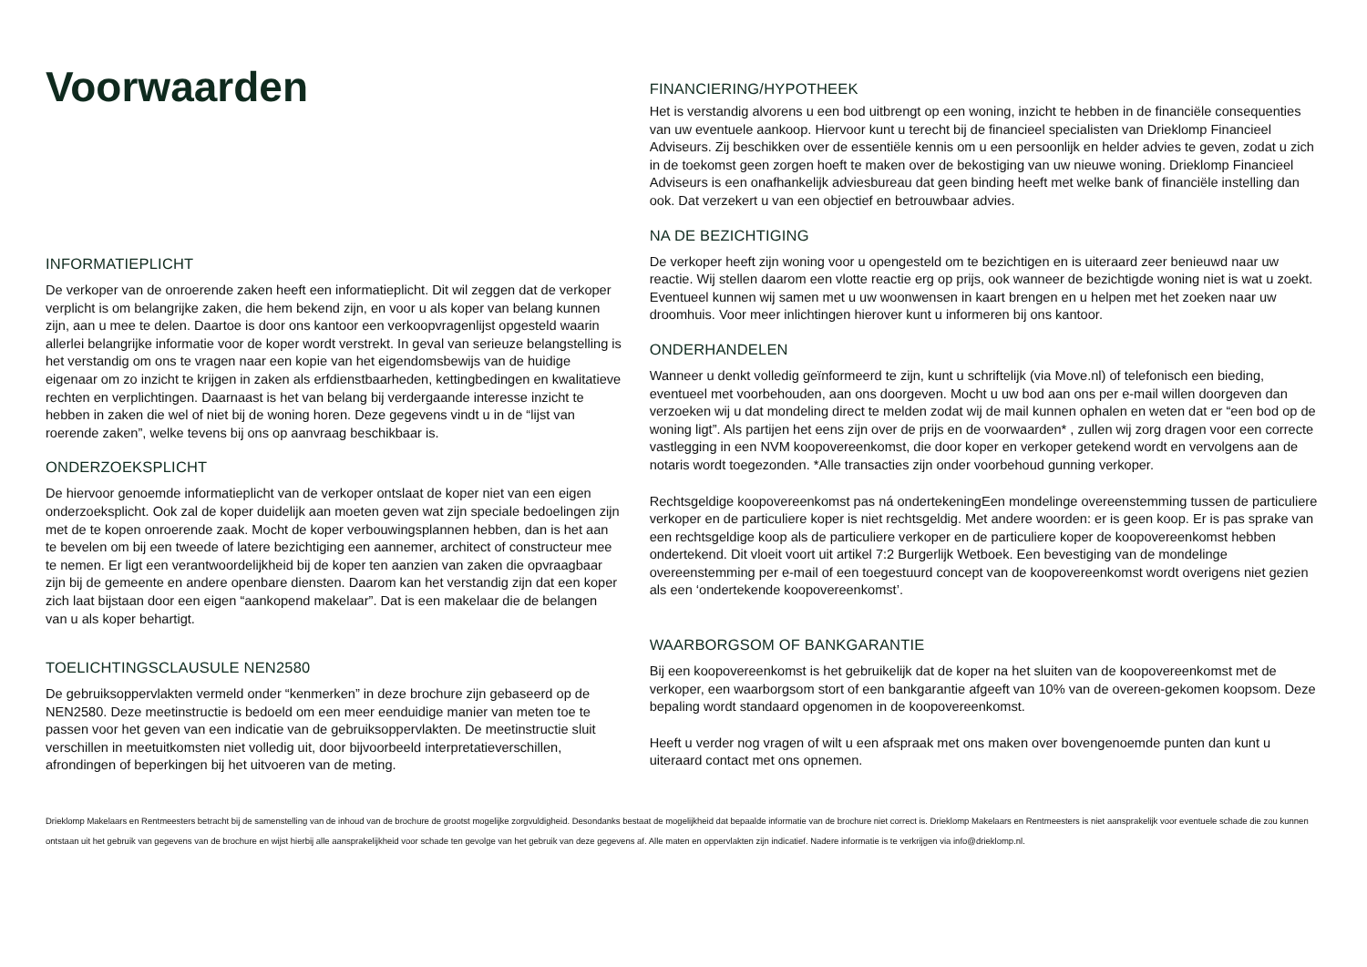Voorwaarden
INFORMATIEPLICHT
De verkoper van de onroerende zaken heeft een informatieplicht. Dit wil zeggen dat de verkoper verplicht is om belangrijke zaken, die hem bekend zijn, en voor u als koper van belang kunnen zijn, aan u mee te delen. Daartoe is door ons kantoor een verkoopvragenlijst opgesteld waarin allerlei belangrijke informatie voor de koper wordt verstrekt. In geval van serieuze belangstelling is het verstandig om ons te vragen naar een kopie van het eigendomsbewijs van de huidige eigenaar om zo inzicht te krijgen in zaken als erfdienstbaarheden, kettingbedingen en kwalitatieve rechten en verplichtingen. Daarnaast is het van belang bij verdergaande interesse inzicht te hebben in zaken die wel of niet bij de woning horen. Deze gegevens vindt u in de “lijst van roerende zaken”, welke tevens bij ons op aanvraag beschikbaar is.
ONDERZOEKSPLICHT
De hiervoor genoemde informatieplicht van de verkoper ontslaat de koper niet van een eigen onderzoeksplicht. Ook zal de koper duidelijk aan moeten geven wat zijn speciale bedoelingen zijn met de te kopen onroerende zaak. Mocht de koper verbouwingsplannen hebben, dan is het aan te bevelen om bij een tweede of latere bezichtiging een aannemer, architect of constructeur mee te nemen. Er ligt een verantwoordelijkheid bij de koper ten aanzien van zaken die opvraagbaar zijn bij de gemeente en andere openbare diensten. Daarom kan het verstandig zijn dat een koper zich laat bijstaan door een eigen “aankopend makelaar”. Dat is een makelaar die de belangen van u als koper behartigt.
TOELICHTINGSCLAUSULE NEN2580
De gebruiksoppervlakten vermeld onder “kenmerken” in deze brochure zijn gebaseerd op de NEN2580. Deze meetinstructie is bedoeld om een meer eenduidige manier van meten toe te passen voor het geven van een indicatie van de gebruiksoppervlakten. De meetinstructie sluit verschillen in meetuitkomsten niet volledig uit, door bijvoorbeeld interpretatieverschillen, afrondingen of beperkingen bij het uitvoeren van de meting.
FINANCIERING/HYPOTHEEK
Het is verstandig alvorens u een bod uitbrengt op een woning, inzicht te hebben in de financiële consequenties van uw eventuele aankoop. Hiervoor kunt u terecht bij de financieel specialisten van Drieklomp Financieel Adviseurs. Zij beschikken over de essentiële kennis om u een persoonlijk en helder advies te geven, zodat u zich in de toekomst geen zorgen hoeft te maken over de bekostiging van uw nieuwe woning. Drieklomp Financieel Adviseurs is een onafhankelijk adviesbureau dat geen binding heeft met welke bank of financiële instelling dan ook. Dat verzekert u van een objectief en betrouwbaar advies.
NA DE BEZICHTIGING
De verkoper heeft zijn woning voor u opengesteld om te bezichtigen en is uiteraard zeer benieuwd naar uw reactie. Wij stellen daarom een vlotte reactie erg op prijs, ook wanneer de bezichtigde woning niet is wat u zoekt. Eventueel kunnen wij samen met u uw woonwensen in kaart brengen en u helpen met het zoeken naar uw droomhuis. Voor meer inlichtingen hierover kunt u informeren bij ons kantoor.
ONDERHANDELEN
Wanneer u denkt volledig geïnformeerd te zijn, kunt u schriftelijk (via Move.nl) of telefonisch een bieding, eventueel met voorbehouden, aan ons doorgeven. Mocht u uw bod aan ons per e-mail willen doorgeven dan verzoeken wij u dat mondeling direct te melden zodat wij de mail kunnen ophalen en weten dat er “een bod op de woning ligt”. Als partijen het eens zijn over de prijs en de voorwaarden* , zullen wij zorg dragen voor een correcte vastlegging in een NVM koopovereenkomst, die door koper en verkoper getekend wordt en vervolgens aan de notaris wordt toegezonden. *Alle transacties zijn onder voorbehoud gunning verkoper.
Rechtsgeldige koopovereenkomst pas ná ondertekeningEen mondelinge overeenstemming tussen de particuliere verkoper en de particuliere koper is niet rechtsgeldig. Met andere woorden: er is geen koop. Er is pas sprake van een rechtsgeldige koop als de particuliere verkoper en de particuliere koper de koopovereenkomst hebben ondertekend. Dit vloeit voort uit artikel 7:2 Burgerlijk Wetboek. Een bevestiging van de mondelinge overeenstemming per e-mail of een toegestuurd concept van de koopovereenkomst wordt overigens niet gezien als een ‘ondertekende koopovereenkomst’.
WAARBORGSOM OF BANKGARANTIE
Bij een koopovereenkomst is het gebruikelijk dat de koper na het sluiten van de koopovereenkomst met de verkoper, een waarborgsom stort of een bankgarantie afgeeft van 10% van de overeen-gekomen koopsom. Deze bepaling wordt standaard opgenomen in de koopovereenkomst.
Heeft u verder nog vragen of wilt u een afspraak met ons maken over bovengenoemde punten dan kunt u uiteraard contact met ons opnemen.
Drieklomp Makelaars en Rentmeesters betracht bij de samenstelling van de inhoud van de brochure de grootst mogelijke zorgvuldigheid. Desondanks bestaat de mogelijkheid dat bepaalde informatie van de brochure niet correct is. Drieklomp Makelaars en Rentmeesters is niet aansprakelijk voor eventuele schade die zou kunnen ontstaan uit het gebruik van gegevens van de brochure en wijst hierbij alle aansprakelijkheid voor schade ten gevolge van het gebruik van deze gegevens af. Alle maten en oppervlakten zijn indicatief. Nadere informatie is te verkrijgen via info@drieklomp.nl.